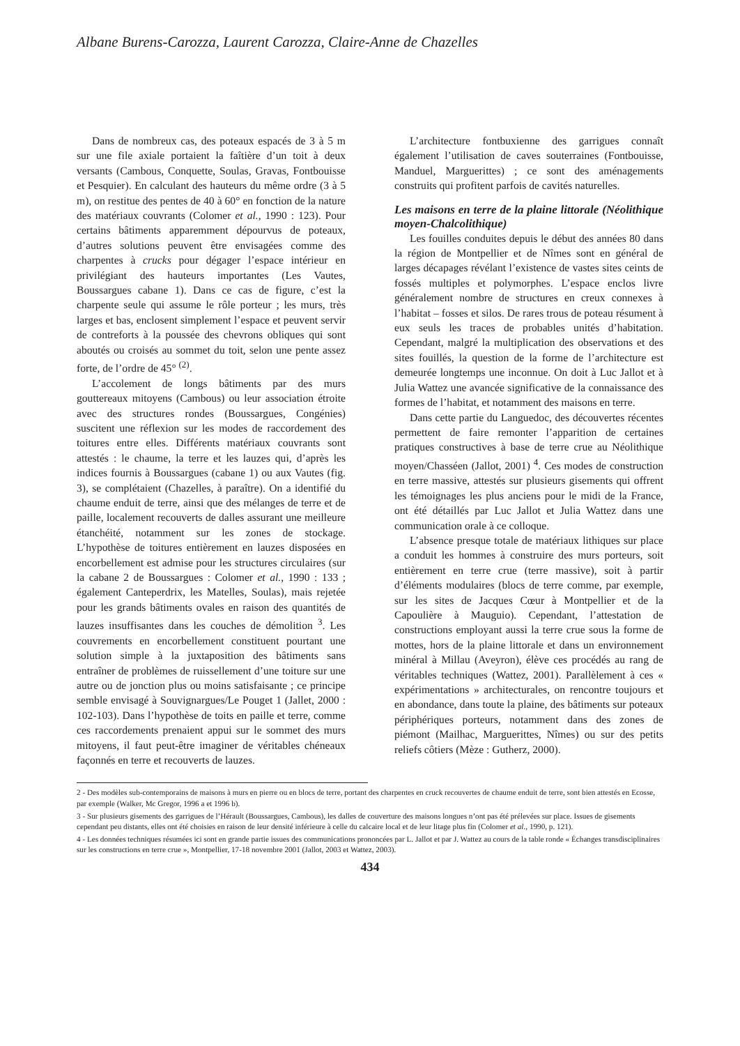Albane Burens-Carozza, Laurent Carozza, Claire-Anne de Chazelles
Dans de nombreux cas, des poteaux espacés de 3 à 5 m sur une file axiale portaient la faîtière d’un toit à deux versants (Cambous, Conquette, Soulas, Gravas, Fontbouisse et Pesquier). En calculant des hauteurs du même ordre (3 à 5 m), on restitue des pentes de 40 à 60° en fonction de la nature des matériaux couvrants (Colomer et al., 1990 : 123). Pour certains bâtiments apparemment dépourvus de poteaux, d’autres solutions peuvent être envisagées comme des charpentes à crucks pour dégager l’espace intérieur en privilégiant des hauteurs importantes (Les Vautes, Boussargues cabane 1). Dans ce cas de figure, c’est la charpente seule qui assume le rôle porteur ; les murs, très larges et bas, enclosent simplement l’espace et peuvent servir de contreforts à la poussée des chevrons obliques qui sont aboutés ou croisés au sommet du toit, selon une pente assez forte, de l’ordre de 45° <sup>(2)</sup>.
L’accolement de longs bâtiments par des murs gouttereaux mitoyens (Cambous) ou leur association étroite avec des structures rondes (Boussargues, Congénies) suscitent une réflexion sur les modes de raccordement des toitures entre elles. Différents matériaux couvrants sont attestés : le chaume, la terre et les lauzes qui, d’après les indices fournis à Boussargues (cabane 1) ou aux Vautes (fig. 3), se complétaient (Chazelles, à paraître). On a identifié du chaume enduit de terre, ainsi que des mélanges de terre et de paille, localement recouverts de dalles assurant une meilleure étanchéité, notamment sur les zones de stockage. L’hypothèse de toitures entièrement en lauzes disposées en encorbellement est admise pour les structures circulaires (sur la cabane 2 de Boussargues : Colomer et al., 1990 : 133 ; également Canteperdrix, les Matelles, Soulas), mais rejetée pour les grands bâtiments ovales en raison des quantités de lauzes insuffisantes dans les couches de démolition <sup>3</sup>. Les couvrements en encorbellement constituent pourtant une solution simple à la juxtaposition des bâtiments sans entraîner de problèmes de ruissellement d’une toiture sur une autre ou de jonction plus ou moins satisfaisante ; ce principe semble envisagé à Souvignargues/Le Pouget 1 (Jallet, 2000 : 102-103). Dans l’hypothèse de toits en paille et terre, comme ces raccordements prenaient appui sur le sommet des murs mitoyens, il faut peut-être imaginer de véritables chéneaux façonnés en terre et recouverts de lauzes.
L’architecture fontbuxienne des garrigues connaît également l’utilisation de caves souterraines (Fontbouisse, Manduel, Marguerittes) ; ce sont des aménagements construits qui profitent parfois de cavités naturelles.
Les maisons en terre de la plaine littorale (Néolithique moyen-Chalcolithique)
Les fouilles conduites depuis le début des années 80 dans la région de Montpellier et de Nîmes sont en général de larges décapages révélant l’existence de vastes sites ceints de fossés multiples et polymorphes. L’espace enclos livre généralement nombre de structures en creux connexes à l’habitat – fosses et silos. De rares trous de poteau résument à eux seuls les traces de probables unités d’habitation. Cependant, malgré la multiplication des observations et des sites fouillés, la question de la forme de l’architecture est demeurée longtemps une inconnue. On doit à Luc Jallot et à Julia Wattez une avancée significative de la connaissance des formes de l’habitat, et notamment des maisons en terre.
Dans cette partie du Languedoc, des découvertes récentes permettent de faire remonter l’apparition de certaines pratiques constructives à base de terre crue au Néolithique moyen/Chasséen (Jallot, 2001) <sup>4</sup>. Ces modes de construction en terre massive, attestés sur plusieurs gisements qui offrent les témoignages les plus anciens pour le midi de la France, ont été détaillés par Luc Jallot et Julia Wattez dans une communication orale à ce colloque.
L’absence presque totale de matériaux lithiques sur place a conduit les hommes à construire des murs porteurs, soit entièrement en terre crue (terre massive), soit à partir d’éléments modulaires (blocs de terre comme, par exemple, sur les sites de Jacques Cœur à Montpellier et de la Capoulière à Mauguio). Cependant, l’attestation de constructions employant aussi la terre crue sous la forme de mottes, hors de la plaine littorale et dans un environnement minéral à Millau (Aveyron), élève ces procédés au rang de véritables techniques (Wattez, 2001). Parallèlement à ces « expérimentations » architecturales, on rencontre toujours et en abondance, dans toute la plaine, des bâtiments sur poteaux périphériques porteurs, notamment dans des zones de piémont (Mailhac, Marguerittes, Nîmes) ou sur des petits reliefs côtiers (Mèze : Gutherz, 2000).
2 - Des modèles sub-contemporains de maisons à murs en pierre ou en blocs de terre, portant des charpentes en cruck recouvertes de chaume enduit de terre, sont bien attestés en Ecosse, par exemple (Walker, Mc Gregor, 1996 a et 1996 b).
3 - Sur plusieurs gisements des garrigues de l’Hérault (Boussargues, Cambous), les dalles de couverture des maisons longues n’ont pas été prélevées sur place. Issues de gisements cependant peu distants, elles ont été choisies en raison de leur densité inférieure à celle du calcaire local et de leur litage plus fin (Colomer et al., 1990, p. 121).
4 - Les données techniques résumées ici sont en grande partie issues des communications prononcées par L. Jallot et par J. Wattez au cours de la table ronde « Échanges transdisciplinaires sur les constructions en terre crue », Montpellier, 17-18 novembre 2001 (Jallot, 2003 et Wattez, 2003).
434